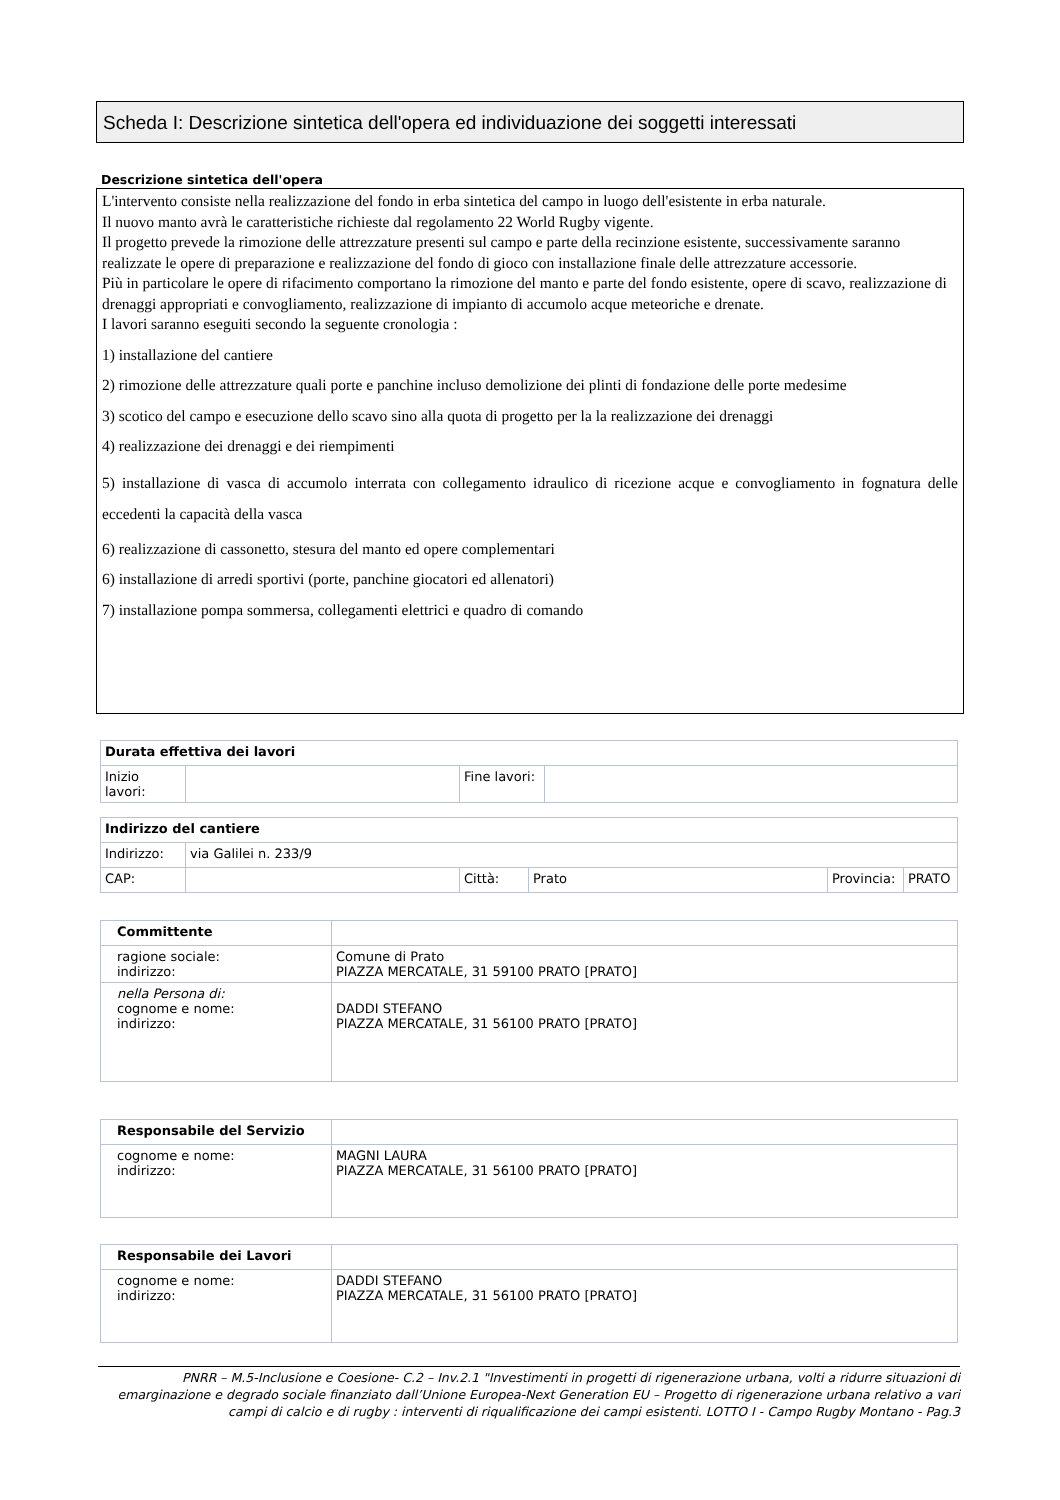Scheda I: Descrizione sintetica dell'opera ed individuazione dei soggetti interessati
Descrizione sintetica dell'opera
L'intervento consiste nella realizzazione del fondo in erba sintetica del campo in luogo dell'esistente in erba naturale.
Il nuovo manto avrà le caratteristiche richieste dal regolamento 22 World Rugby vigente.
Il progetto prevede la rimozione delle attrezzature presenti sul campo e parte della recinzione esistente, successivamente saranno realizzate le opere di preparazione e realizzazione del fondo di gioco con installazione finale delle attrezzature accessorie.
Più in particolare le opere di rifacimento comportano la rimozione del manto e parte del fondo esistente, opere di scavo, realizzazione di drenaggi appropriati e convogliamento, realizzazione di impianto di accumolo acque meteoriche e drenate.
I lavori saranno eseguiti secondo la seguente cronologia :
1) installazione del cantiere
2) rimozione delle attrezzature quali porte e panchine incluso demolizione dei plinti di fondazione delle porte medesime
3) scotico del campo e esecuzione dello scavo sino alla quota di progetto per la la realizzazione dei drenaggi
4) realizzazione dei drenaggi e dei riempimenti
5) installazione di vasca di accumolo interrata con collegamento idraulico di ricezione acque e convogliamento in fognatura delle eccedenti la capacità della vasca
6) realizzazione di cassonetto, stesura del manto ed opere complementari
6) installazione di arredi sportivi (porte, panchine giocatori ed allenatori)
7) installazione pompa sommersa, collegamenti elettrici e quadro di comando
| Durata effettiva dei lavori | | | |
| --- | --- | --- | --- |
| Inizio lavori: | | Fine lavori: | |
| Indirizzo del cantiere | | | | | |
| --- | --- | --- | --- | --- | --- |
| Indirizzo: | via Galilei n. 233/9 | | | | |
| CAP: | | Città: | Prato | Provincia: | PRATO |
| Committente | |
| ragione sociale: indirizzo: | Comune di Prato PIAZZA MERCATALE, 31 59100 PRATO [PRATO] |
| nella Persona di: cognome e nome: indirizzo: | DADDI STEFANO PIAZZA MERCATALE, 31 56100 PRATO [PRATO] |
| Responsabile del Servizio | |
| cognome e nome: indirizzo: | MAGNI LAURA PIAZZA MERCATALE, 31 56100 PRATO [PRATO] |
| Responsabile dei Lavori | |
| cognome e nome: indirizzo: | DADDI STEFANO PIAZZA MERCATALE, 31 56100 PRATO [PRATO] |
PNRR – M.5-Inclusione e Coesione- C.2 – Inv.2.1 "Investimenti in progetti di rigenerazione urbana, volti a ridurre situazioni di emarginazione e degrado sociale finanziato dall’Unione Europea-Next Generation EU – Progetto di rigenerazione urbana relativo a vari campi di calcio e di rugby : interventi di riqualificazione dei campi esistenti. LOTTO I - Campo Rugby Montano - Pag.3